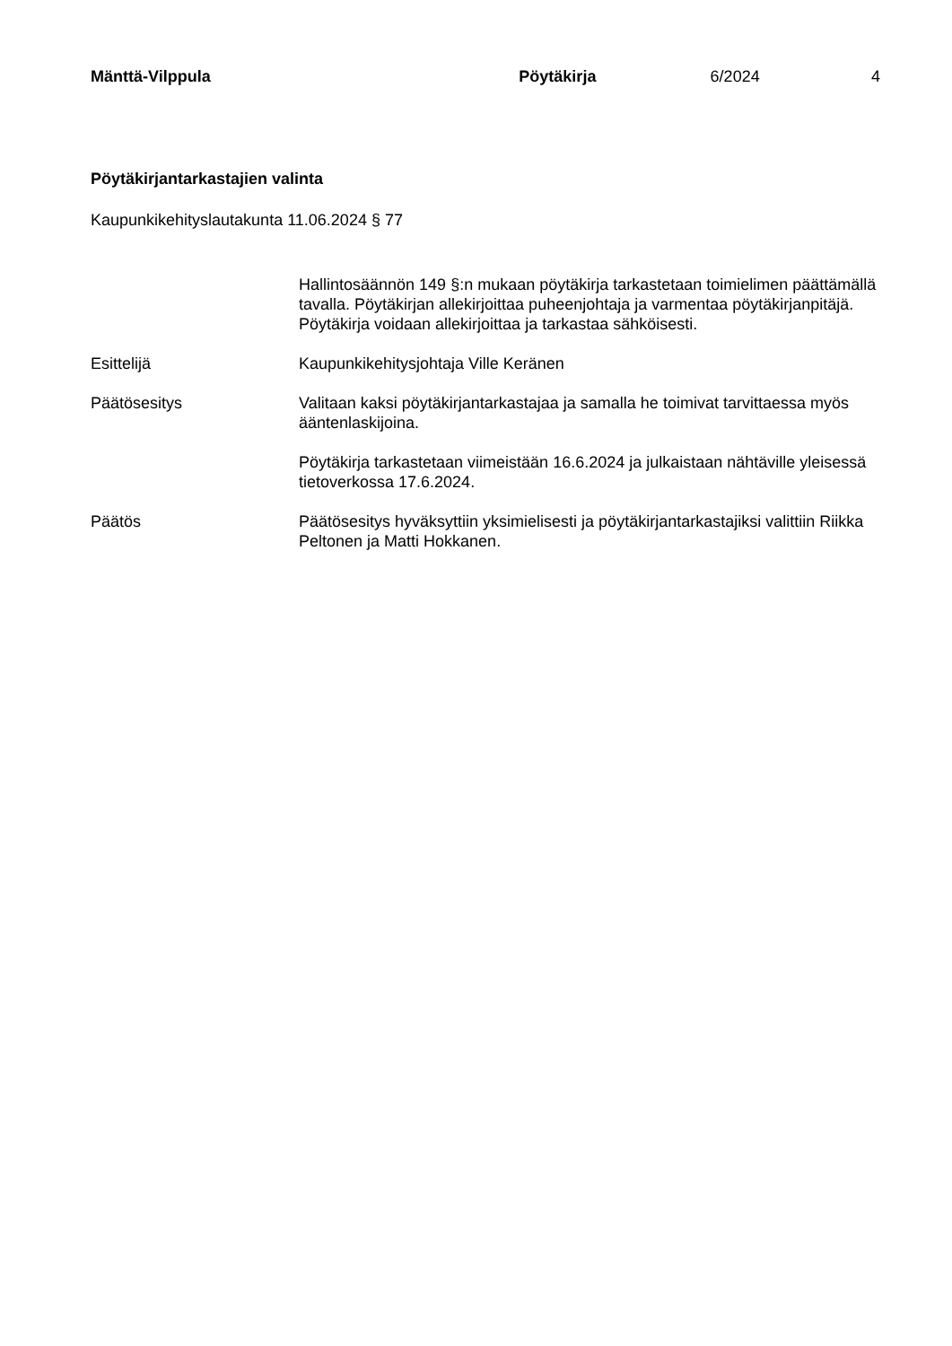Mänttä-Vilppula Pöytäkirja 6/2024 4
Pöytäkirjantarkastajien valinta
Kaupunkikehityslautakunta 11.06.2024 § 77
Hallintosäännön 149 §:n mukaan pöytäkirja tarkastetaan toimielimen päättämällä tavalla. Pöytäkirjan allekirjoittaa puheenjohtaja ja varmentaa pöytäkirjanpitäjä. Pöytäkirja voidaan allekirjoittaa ja tarkastaa sähköisesti.
Esittelijä Kaupunkikehitysjohtaja Ville Keränen
Päätösesitys Valitaan kaksi pöytäkirjantarkastajaa ja samalla he toimivat tarvittaessa myös ääntenlaskijoina.
Pöytäkirja tarkastetaan viimeistään 16.6.2024 ja julkaistaan nähtäville yleisessä tietoverkossa 17.6.2024.
Päätös Päätösesitys hyväksyttiin yksimielisesti ja pöytäkirjantarkastajiksi valittiin Riikka Peltonen ja Matti Hokkanen.